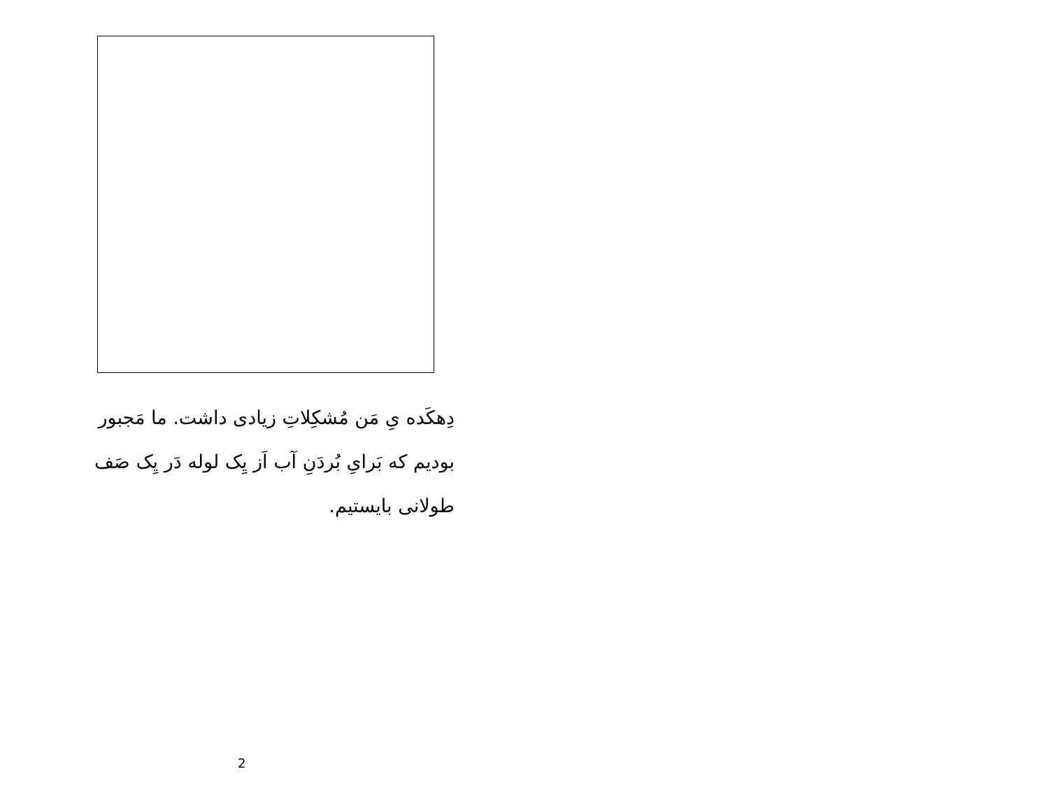دِهکَده یِ مَن مُشکِلاتِ زیادی داشت. ما مَجبور بودیم که بَرایِ بُردَنِ آب اَز یِک لوله دَر یِک صَف طولانی بایستیم.
2